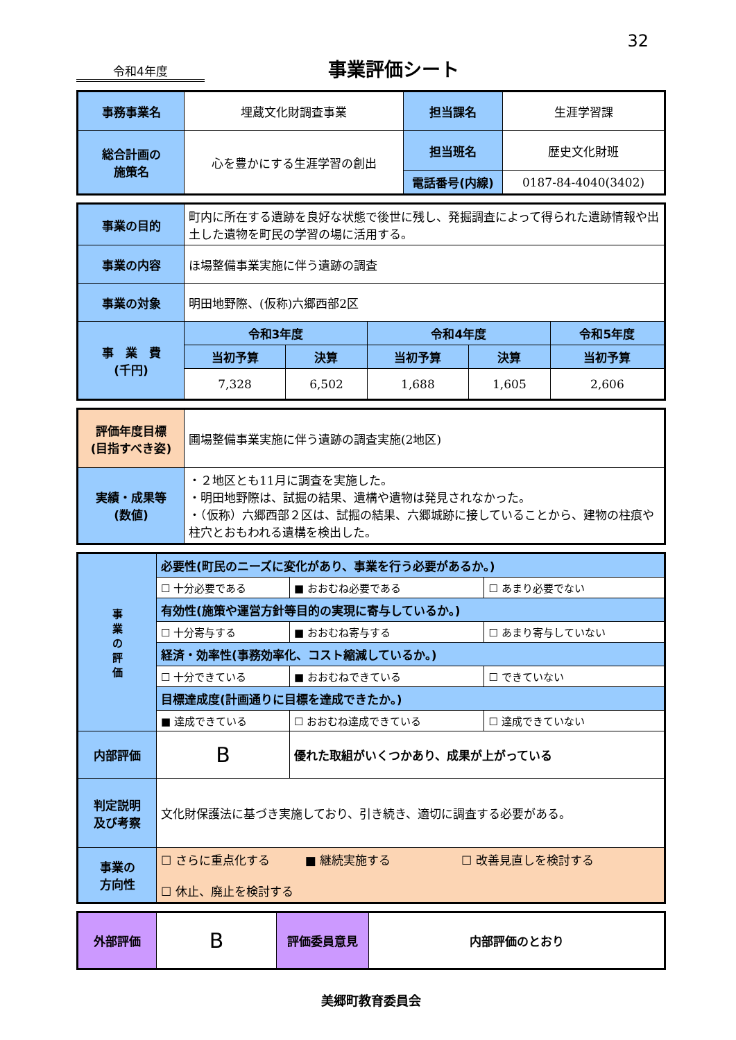32
令和4年度
事業評価シート
| 事務事業名 | 埋蔵文化財調査事業 | 担当課名 | 生涯学習課 |
| 総合計画の 施策名 | 心を豊かにする生涯学習の創出 | 担当班名 | 歴史文化財班 |
| | | 電話番号(内線) | 0187-84-4040(3402) |
| 事業の目的 | 町内に所在する遺跡を良好な状態で後世に残し、発掘調査によって得られた遺跡情報や出土した遺物を町民の学習の場に活用する。 | | | | |
| 事業の内容 | ほ場整備事業実施に伴う遺跡の調査 | | | | |
| 事業の対象 | 明田地野際、(仮称)六郷西部2区 | | | | |
| 事 業 費 (千円) | 令和3年度 | | 令和4年度 | | 令和5年度 |
| | 当初予算 | 決算 | 当初予算 | 決算 | 当初予算 |
| | 7,328 | 6,502 | 1,688 | 1,605 | 2,606 |
| 評価年度目標 (目指すべき姿) | 圃場整備事業実施に伴う遺跡の調査実施(2地区) |
| 実績・成果等 (数値) | ・２地区とも11月に調査を実施した。 ・明田地野際は、試掘の結果、遺構や遺物は発見されなかった。 ・（仮称）六郷西部２区は、試掘の結果、六郷城跡に接していることから、建物の柱痕や柱穴とおもわれる遺構を検出した。 |
| 事 業 の 評 価 | 必要性(町民のニーズに変化があり、事業を行う必要があるか。) | | |
| | ☐ 十分必要である | ■ おおむね必要である | ☐ あまり必要でない |
| | 有効性(施策や運営方針等目的の実現に寄与しているか。) | | |
| | ☐ 十分寄与する | ■ おおむね寄与する | ☐ あまり寄与していない |
| | 経済・効率性(事務効率化、コスト縮減しているか。) | | |
| | ☐ 十分できている | ■ おおむねできている | ☐ できていない |
| | 目標達成度(計画通りに目標を達成できたか。) | | |
| | ■ 達成できている | ☐ おおむね達成できている | ☐ 達成できていない |
| 内部評価 | B | 優れた取組がいくつかあり、成果が上がっている | |
| 判定説明 及び考察 | 文化財保護法に基づき実施しており、引き続き、適切に調査する必要がある。 | | |
| 事業の 方向性 | ☐ さらに重点化する ■ 継続実施する ☐ 改善見直しを検討する ☐ 休止、廃止を検討する | | |
| 外部評価 | B | 評価委員意見 | 内部評価のとおり |
美郷町教育委員会